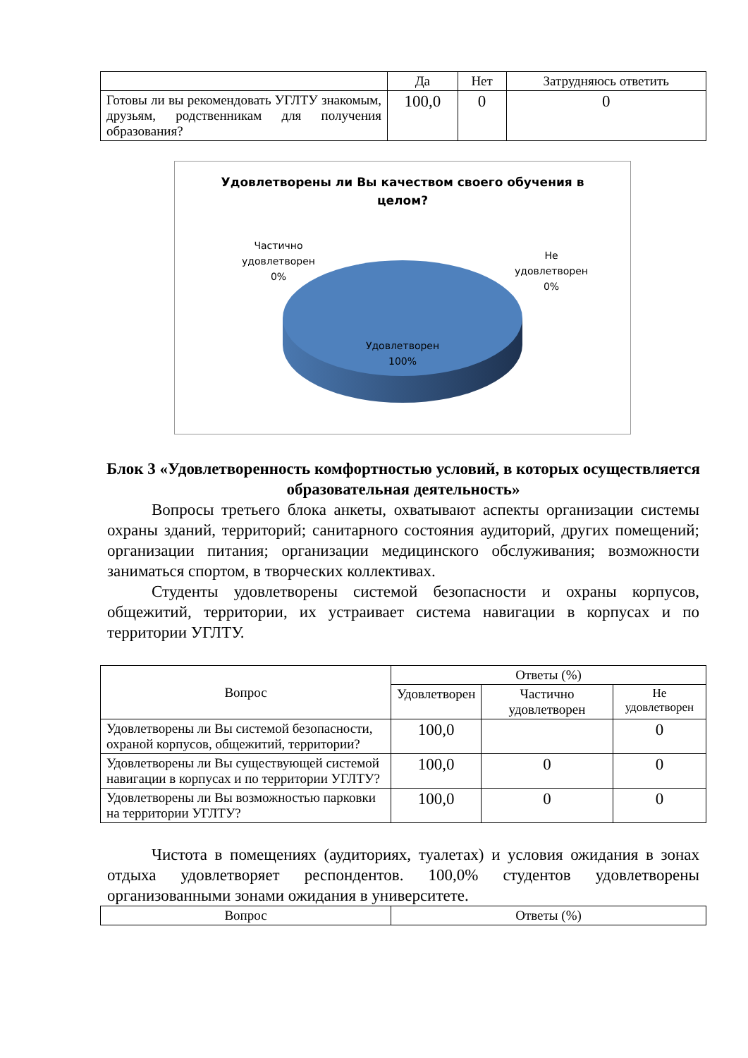| | Да | Нет | Затрудняюсь ответить |
| --- | --- | --- | --- |
| Готовы ли вы рекомендовать УГЛТУ знакомым, друзьям, родственникам для получения образования? | 100,0 | 0 | 0 |
Удовлетворены ли Вы качеством своего обучения в
целом?
Частично
удовлетворен
0%
Не
удовлетворен
0%
Удовлетворен
100%
Блок 3 «Удовлетворенность комфортностью условий, в которых осуществляется образовательная деятельность»
Вопросы третьего блока анкеты, охватывают аспекты организации системы охраны зданий, территорий; санитарного состояния аудиторий, других помещений; организации питания; организации медицинского обслуживания; возможности заниматься спортом, в творческих коллективах.
Студенты удовлетворены системой безопасности и охраны корпусов, общежитий, территории, их устраивает система навигации в корпусах и по территории УГЛТУ.
| Вопрос | Ответы (%) | | |
| --- | --- | --- | --- |
| | Удовлетворен | Частично удовлетворен | Не удовлетворен |
| Удовлетворены ли Вы системой безопасности, охраной корпусов, общежитий, территории? | 100,0 | | 0 |
| Удовлетворены ли Вы существующей системой навигации в корпусах и по территории УГЛТУ? | 100,0 | 0 | 0 |
| Удовлетворены ли Вы возможностью парковки на территории УГЛТУ? | 100,0 | 0 | 0 |
Чистота в помещениях (аудиториях, туалетах) и условия ожидания в зонах отдыха удовлетворяет респондентов. 100,0% студентов удовлетворены организованными зонами ожидания в университете.
| Вопрос | Ответы (%) |
| --- | --- |